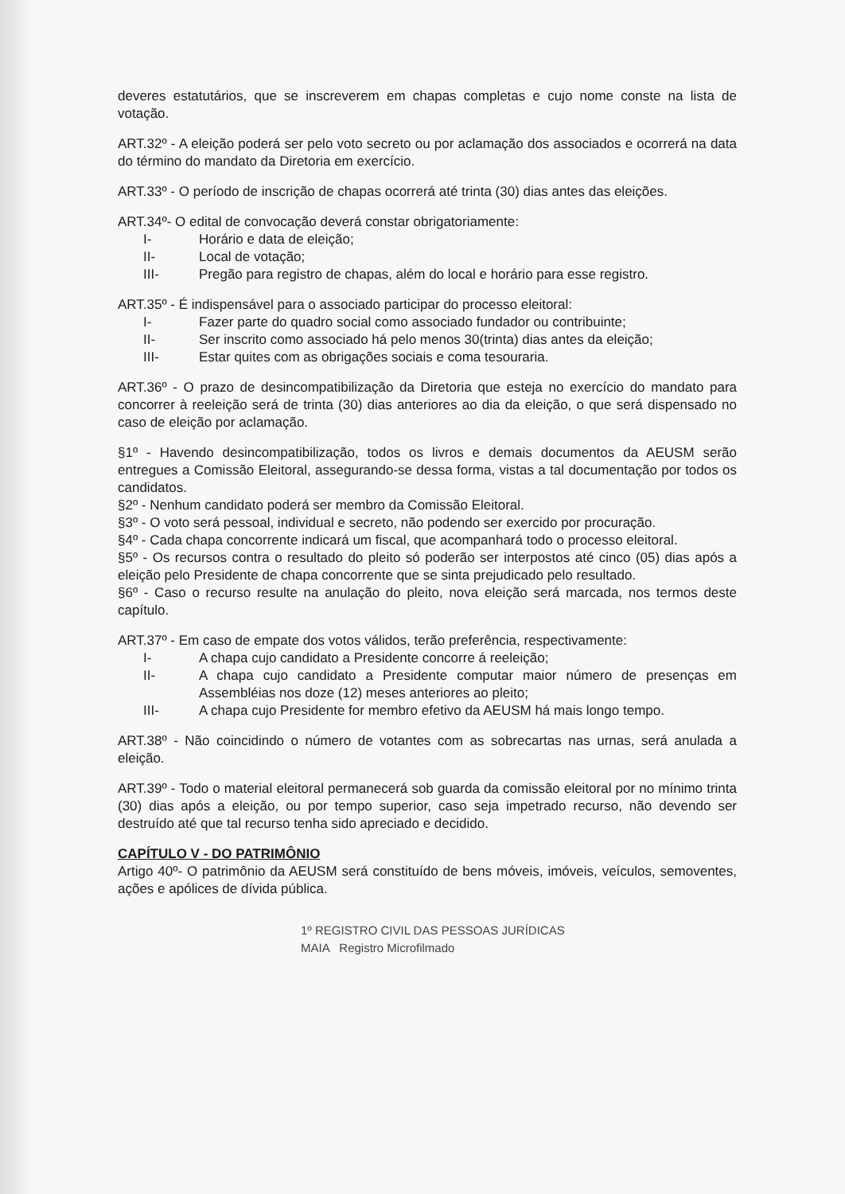deveres estatutários, que se inscreverem em chapas completas e cujo nome conste na lista de votação.
ART.32º - A eleição poderá ser pelo voto secreto ou por aclamação dos associados e ocorrerá na data do término do mandato da Diretoria em exercício.
ART.33º - O período de inscrição de chapas ocorrerá até trinta (30) dias antes das eleições.
ART.34º- O edital de convocação deverá constar obrigatoriamente:
I- Horário e data de eleição;
II- Local de votação;
III- Pregão para registro de chapas, além do local e horário para esse registro.
ART.35º - É indispensável para o associado participar do processo eleitoral:
I- Fazer parte do quadro social como associado fundador ou contribuinte;
II- Ser inscrito como associado há pelo menos 30(trinta) dias antes da eleição;
III- Estar quites com as obrigações sociais e coma tesouraria.
ART.36º - O prazo de desincompatibilização da Diretoria que esteja no exercício do mandato para concorrer à reeleição será de trinta (30) dias anteriores ao dia da eleição, o que será dispensado no caso de eleição por aclamação.
§1º - Havendo desincompatibilização, todos os livros e demais documentos da AEUSM serão entregues a Comissão Eleitoral, assegurando-se dessa forma, vistas a tal documentação por todos os candidatos.
§2º - Nenhum candidato poderá ser membro da Comissão Eleitoral.
§3º - O voto será pessoal, individual e secreto, não podendo ser exercido por procuração.
§4º - Cada chapa concorrente indicará um fiscal, que acompanhará todo o processo eleitoral.
§5º - Os recursos contra o resultado do pleito só poderão ser interpostos até cinco (05) dias após a eleição pelo Presidente de chapa concorrente que se sinta prejudicado pelo resultado.
§6º - Caso o recurso resulte na anulação do pleito, nova eleição será marcada, nos termos deste capítulo.
ART.37º - Em caso de empate dos votos válidos, terão preferência, respectivamente:
I- A chapa cujo candidato a Presidente concorre á reeleição;
II- A chapa cujo candidato a Presidente computar maior número de presenças em Assembléias nos doze (12) meses anteriores ao pleito;
III- A chapa cujo Presidente for membro efetivo da AEUSM há mais longo tempo.
ART.38º - Não coincidindo o número de votantes com as sobrecartas nas urnas, será anulada a eleição.
ART.39º - Todo o material eleitoral permanecerá sob guarda da comissão eleitoral por no mínimo trinta (30) dias após a eleição, ou por tempo superior, caso seja impetrado recurso, não devendo ser destruído até que tal recurso tenha sido apreciado e decidido.
CAPÍTULO V - DO PATRIMÔNIO
Artigo 40º- O patrimônio da AEUSM será constituído de bens móveis, imóveis, veículos, semoventes, ações e apólices de dívida pública.
1º REGISTRO CIVIL DAS PESSOAS JURÍDICAS
MAIA Registro Microfilmado